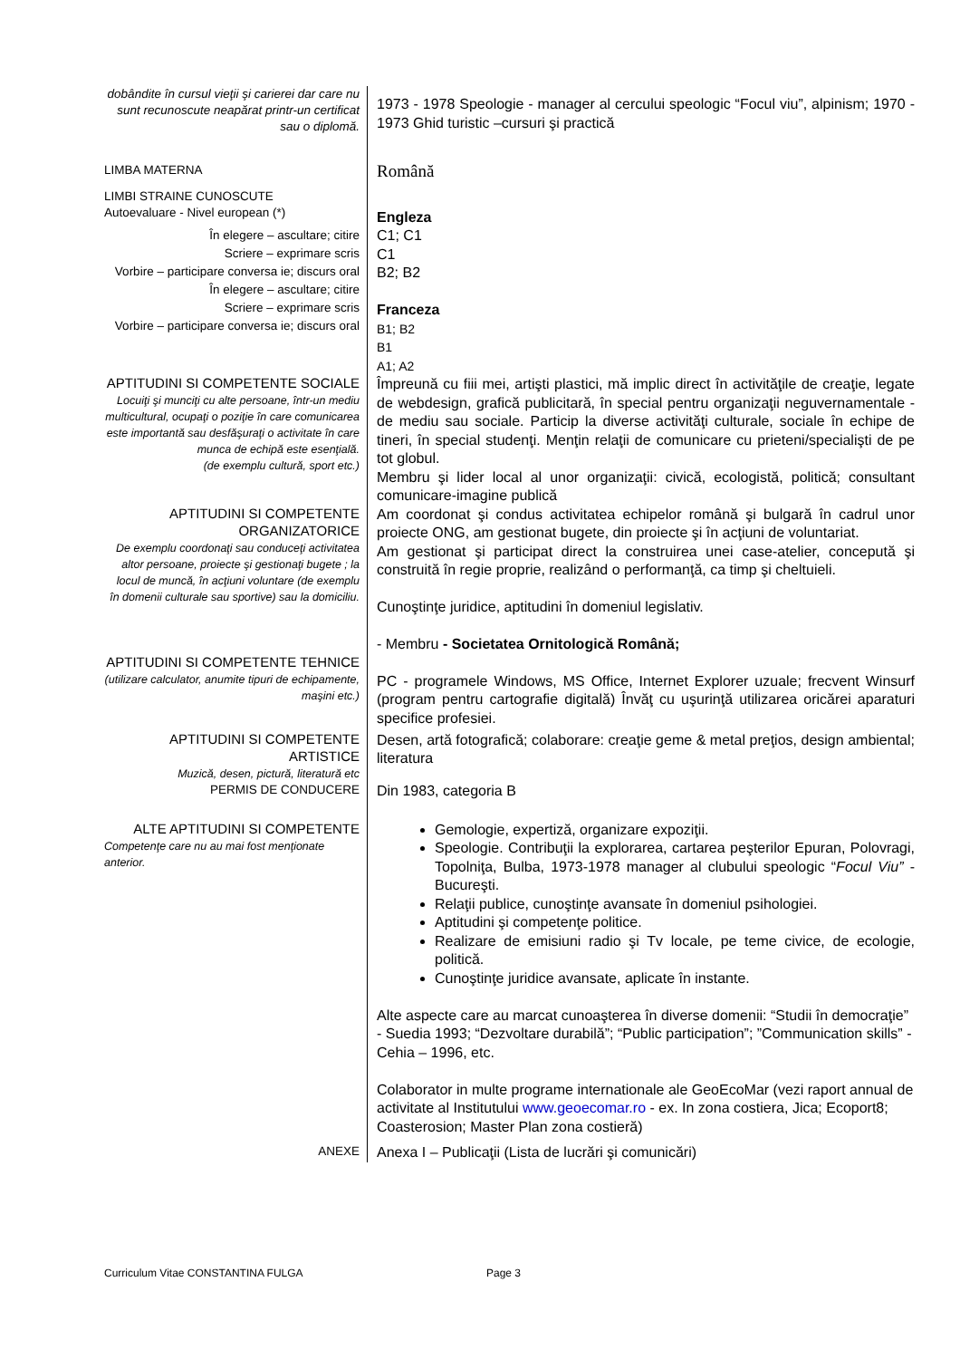| dobândite în cursul vieţii şi carierei dar care nu sunt recunoscute neapărat printr-un certificat sau o diplomă. | 1973 - 1978 Speologie - manager al cercului speologic “Focul viu”, alpinism; 1970 - 1973 Ghid turistic –cursuri şi practică |
| LIMBA MATERNA | Română |
| LIMBI STRAINE CUNOSCUTE Autoevaluare - Nivel european (*) | Engleza |
| În elegere – ascultare; citire Scriere – exprimare scris Vorbire – participare conversa ie; discurs oral În elegere – ascultare; citire Scriere – exprimare scris Vorbire – participare conversa ie; discurs oral | C1; C1 C1 B2; B2 Franceza B1; B2 B1 A1; A2 |
| APTITUDINI SI COMPETENTE SOCIALE Locuiţi şi munciţi cu alte persoane, într-un mediu multicultural, ocupaţi o poziţie în care comunicarea este importantă sau desfăşuraţi o activitate în care munca de echipă este esenţială. (de exemplu cultură, sport etc.) | Împreună cu fiii mei, artişti plastici, mă implic direct în activităţile de creaţie, legate de webdesign, grafică publicitară, în special pentru organizaţii neguvernamentale - de mediu sau sociale. Particip la diverse activităţi culturale, sociale în echipe de tineri, în special studenţi. Menţin relaţii de comunicare cu prieteni/specialişti de pe tot globul. Membru şi lider local al unor organizaţii: civică, ecologistă, politică; consultant comunicare-imagine publică |
| APTITUDINI SI COMPETENTE ORGANIZATORICE De exemplu coordonaţi sau conduceţi activitatea altor persoane, proiecte şi gestionaţi bugete ; la locul de muncă, în acţiuni voluntare (de exemplu în domenii culturale sau sportive) sau la domiciliu. | Am coordonat şi condus activitatea echipelor română şi bulgară în cadrul unor proiecte ONG, am gestionat bugete, din proiecte şi în acţiuni de voluntariat. Am gestionat şi participat direct la construirea unei case-atelier, concepută şi construită în regie proprie, realizând o performanţă, ca timp şi cheltuieli. Cunoştinţe juridice, aptitudini în domeniul legislativ. - Membru - Societatea Ornitologică Română; |
| APTITUDINI SI COMPETENTE TEHNICE (utilizare calculator, anumite tipuri de echipamente, maşini etc.) | PC - programele Windows, MS Office, Internet Explorer uzuale; frecvent Winsurf (program pentru cartografie digitală) Învăţ cu uşurinţă utilizarea oricărei aparaturi specifice profesiei. |
| APTITUDINI SI COMPETENTE ARTISTICE Muzică, desen, pictură, literatură etc | Desen, artă fotografică; colaborare: creaţie geme & metal preţios, design ambiental; literatura |
| PERMIS DE CONDUCERE | Din 1983, categoria B |
| ALTE APTITUDINI SI COMPETENTE Competenţe care nu au mai fost menţionate anterior. | Gemologie, expertiză, organizare expoziţii. Speologie. Contribuţii la explorarea, cartarea peşterilor Epuran, Polovragi, Topolniţa, Bulba, 1973-1978 manager al clubului speologic “ Focul Viu” - Bucureşti. Relaţii publice, cunoştinţe avansate în domeniul psihologiei. Aptitudini şi competenţe politice. Realizare de emisiuni radio şi Tv locale, pe teme civice, de ecologie, politică. Cunoştinţe juridice avansate, aplicate în instante. Alte aspecte care au marcat cunoaşterea în diverse domenii: “Studii în democraţie” - Suedia 1993; “Dezvoltare durabilă”; “Public participation”; ”Communication skills” - Cehia – 1996, etc. Colaborator in multe programe internationale ale GeoEcoMar (vezi raport annual de activitate al Institutului www.geoecomar.ro - ex. In zona costiera, Jica; Ecoport8; Coasterosion; Master Plan zona costieră) |
| ANEXE | Anexa I – Publicaţii (Lista de lucrări şi comunicări) |
Curriculum Vitae CONSTANTINA FULGA Page 3